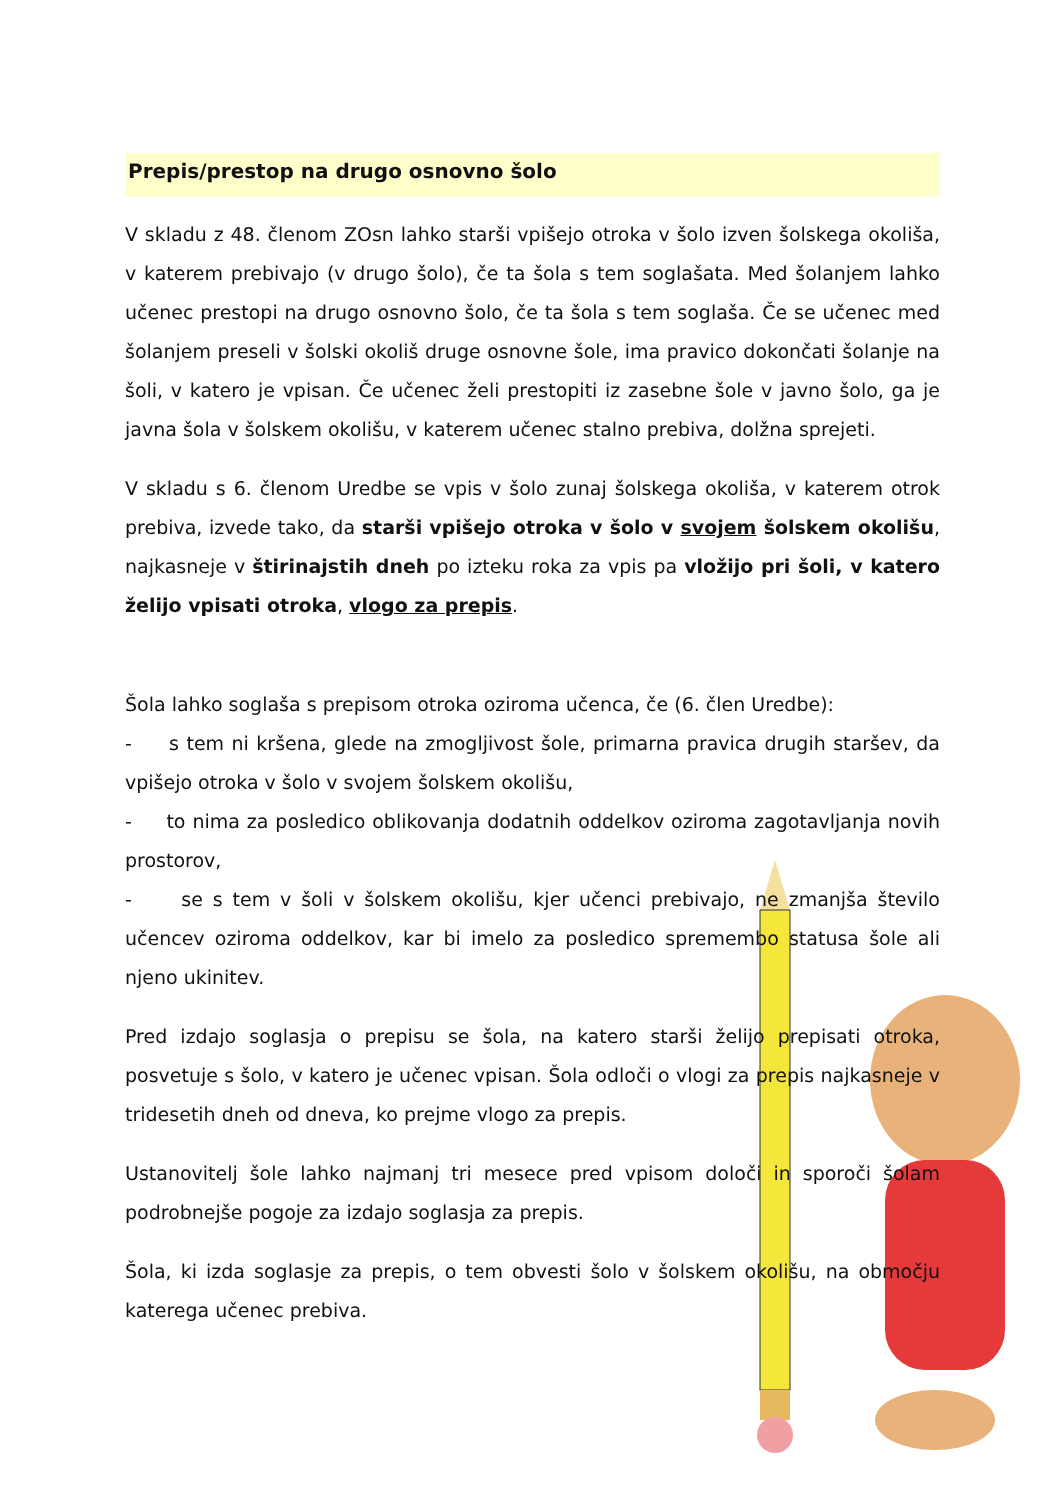Prepis/prestop na drugo osnovno šolo
V skladu z 48. členom ZOsn lahko starši vpišejo otroka v šolo izven šolskega okoliša, v katerem prebivajo (v drugo šolo), če ta šola s tem soglašata. Med šolanjem lahko učenec prestopi na drugo osnovno šolo, če ta šola s tem soglaša. Če se učenec med šolanjem preseli v šolski okoliš druge osnovne šole, ima pravico dokončati šolanje na šoli, v katero je vpisan. Če učenec želi prestopiti iz zasebne šole v javno šolo, ga je javna šola v šolskem okolišu, v katerem učenec stalno prebiva, dolžna sprejeti.
V skladu s 6. členom Uredbe se vpis v šolo zunaj šolskega okoliša, v katerem otrok prebiva, izvede tako, da starši vpišejo otroka v šolo v svojem šolskem okolišu, najkasneje v štirinajstih dneh po izteku roka za vpis pa vložijo pri šoli, v katero želijo vpisati otroka, vlogo za prepis.
Šola lahko soglaša s prepisom otroka oziroma učenca, če (6. člen Uredbe):
- s tem ni kršena, glede na zmogljivost šole, primarna pravica drugih staršev, da vpišejo otroka v šolo v svojem šolskem okolišu,
- to nima za posledico oblikovanja dodatnih oddelkov oziroma zagotavljanja novih prostorov,
- se s tem v šoli v šolskem okolišu, kjer učenci prebivajo, ne zmanjša število učencev oziroma oddelkov, kar bi imelo za posledico spremembo statusa šole ali njeno ukinitev.
Pred izdajo soglasja o prepisu se šola, na katero starši želijo prepisati otroka, posvetuje s šolo, v katero je učenec vpisan. Šola odloči o vlogi za prepis najkasneje v tridesetih dneh od dneva, ko prejme vlogo za prepis.
Ustanovitelj šole lahko najmanj tri mesece pred vpisom določi in sporoči šolam podrobnejše pogoje za izdajo soglasja za prepis.
Šola, ki izda soglasje za prepis, o tem obvesti šolo v šolskem okolišu, na območju katerega učenec prebiva.